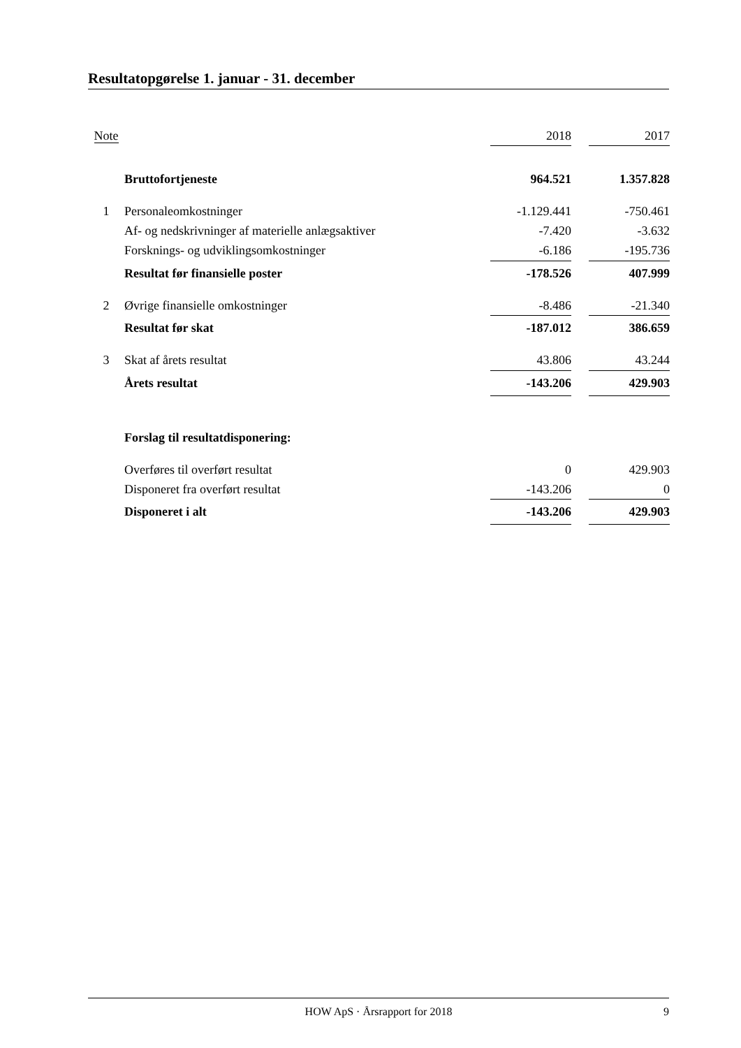Resultatopgørelse 1. januar - 31. december
| Note | | 2018 | | 2017 |
| | Bruttofortjeneste | 964.521 | | 1.357.828 |
| 1 | Personaleomkostninger | -1.129.441 | | -750.461 |
| | Af- og nedskrivninger af materielle anlægsaktiver | -7.420 | | -3.632 |
| | Forsknings- og udviklingsomkostninger | -6.186 | | -195.736 |
| | Resultat før finansielle poster | -178.526 | | 407.999 |
| 2 | Øvrige finansielle omkostninger | -8.486 | | -21.340 |
| | Resultat før skat | -187.012 | | 386.659 |
| 3 | Skat af årets resultat | 43.806 | | 43.244 |
| | Årets resultat | -143.206 | | 429.903 |
| | Forslag til resultatdisponering: | | | |
| | Overføres til overført resultat | 0 | | 429.903 |
| | Disponeret fra overført resultat | -143.206 | | 0 |
| | Disponeret i alt | -143.206 | | 429.903 |
HOW ApS · Årsrapport for 2018 9